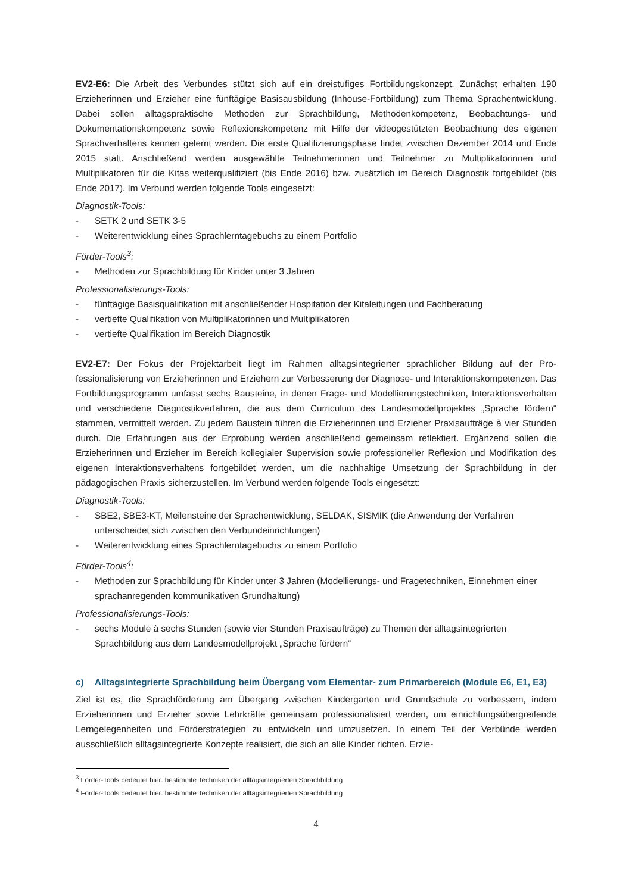EV2-E6: Die Arbeit des Verbundes stützt sich auf ein dreistufiges Fortbildungskonzept. Zunächst erhalten 190 Erzieherinnen und Erzieher eine fünftägige Basisausbildung (Inhouse-Fortbildung) zum Thema Sprach­entwicklung. Dabei sollen alltagspraktische Methoden zur Sprachbildung, Methodenkompetenz, Beobach­tungs- und Dokumentationskompetenz sowie Reflexionskompetenz mit Hilfe der videogestützten Beobach­tung des eigenen Sprachverhaltens kennen gelernt werden. Die erste Qualifizierungsphase findet zwischen Dezember 2014 und Ende 2015 statt. Anschließend werden ausgewählte Teilnehmerinnen und Teilnehmer zu Multiplikatorinnen und Multiplikatoren für die Kitas weiterqualifiziert (bis Ende 2016) bzw. zusätzlich im Bereich Diagnostik fortgebildet (bis Ende 2017). Im Verbund werden folgende Tools eingesetzt:
Diagnostik-Tools:
- SETK 2 und SETK 3-5
- Weiterentwicklung eines Sprachlerntagebuchs zu einem Portfolio
Förder-Tools<sup>3</sup>:
- Methoden zur Sprachbildung für Kinder unter 3 Jahren
Professionalisierungs-Tools:
- fünftägige Basisqualifikation mit anschließender Hospitation der Kitaleitungen und Fachberatung
- vertiefte Qualifikation von Multiplikatorinnen und Multiplikatoren
- vertiefte Qualifikation im Bereich Diagnostik
EV2-E7: Der Fokus der Projektarbeit liegt im Rahmen alltagsintegrierter sprachlicher Bildung auf der Pro­fessionalisierung von Erzieherinnen und Erziehern zur Verbesserung der Diagnose- und Interaktionskom­petenzen. Das Fortbildungsprogramm umfasst sechs Bausteine, in denen Frage- und Modellierungstechni­ken, Interaktionsverhalten und verschiedene Diagnostikverfahren, die aus dem Curriculum des Landesmo­dellprojektes „Sprache fördern“ stammen, vermittelt werden. Zu jedem Baustein führen die Erzieherinnen und Erzieher Praxisaufträge à vier Stunden durch. Die Erfahrungen aus der Erprobung werden anschlie­ßend gemeinsam reflektiert. Ergänzend sollen die Erzieherinnen und Erzieher im Bereich kollegialer Super­vision sowie professioneller Reflexion und Modifikation des eigenen Interaktionsverhaltens fortgebildet wer­den, um die nachhaltige Umsetzung der Sprachbildung in der pädagogischen Praxis sicherzustellen. Im Verbund werden folgende Tools eingesetzt:
Diagnostik-Tools:
- SBE2, SBE3-KT, Meilensteine der Sprachentwicklung, SELDAK, SISMIK (die Anwendung der Verfah­ren unterscheidet sich zwischen den Verbundeinrichtungen)
- Weiterentwicklung eines Sprachlerntagebuchs zu einem Portfolio
Förder-Tools<sup>4</sup>:
- Methoden zur Sprachbildung für Kinder unter 3 Jahren (Modellierungs- und Fragetechniken, Einneh­men einer sprachanregenden kommunikativen Grundhaltung)
Professionalisierungs-Tools:
- sechs Module à sechs Stunden (sowie vier Stunden Praxisaufträge) zu Themen der alltagsintegrierten Sprachbildung aus dem Landesmodellprojekt „Sprache fördern“
c) Alltagsintegrierte Sprachbildung beim Übergang vom Elementar- zum Primarbereich (Module E6, E1, E3)
Ziel ist es, die Sprachförderung am Übergang zwischen Kindergarten und Grundschule zu verbessern, indem Erzieherinnen und Erzieher sowie Lehrkräfte gemeinsam professionalisiert werden, um einrichtungs­übergreifende Lerngelegenheiten und Förderstrategien zu entwickeln und umzusetzen. In einem Teil der Verbünde werden ausschließlich alltagsintegrierte Konzepte realisiert, die sich an alle Kinder richten. Erzie-
<sup>3</sup> Förder-Tools bedeutet hier: bestimmte Techniken der alltagsintegrierten Sprachbildung
<sup>4</sup> Förder-Tools bedeutet hier: bestimmte Techniken der alltagsintegrierten Sprachbildung
4